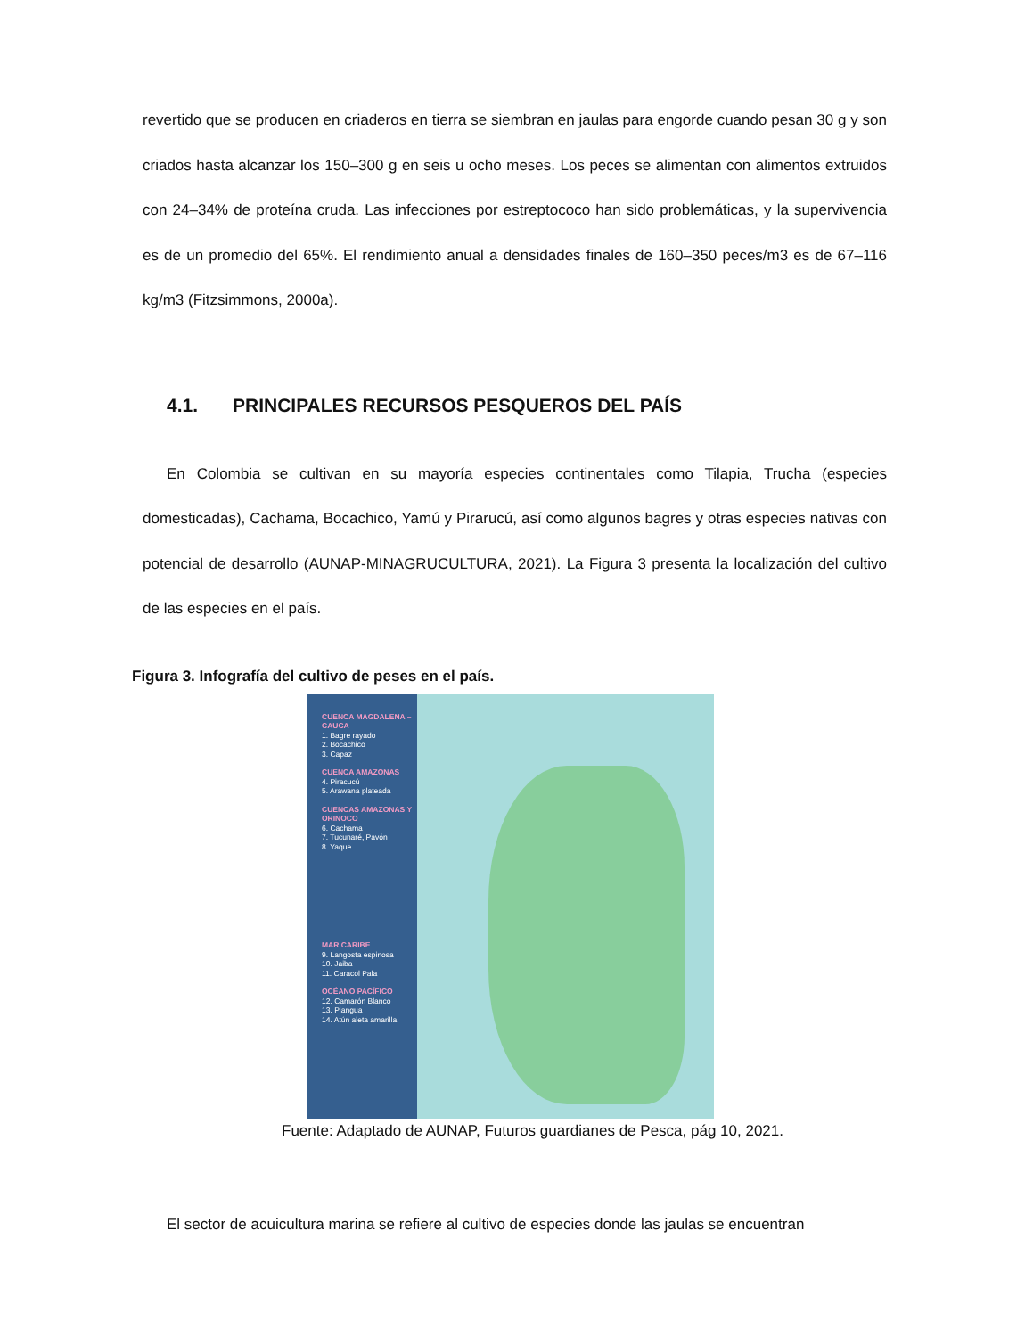revertido que se producen en criaderos en tierra se siembran en jaulas para engorde cuando pesan 30 g y son criados hasta alcanzar los 150–300 g en seis u ocho meses. Los peces se alimentan con alimentos extruidos con 24–34% de proteína cruda. Las infecciones por estreptococo han sido problemáticas, y la supervivencia es de un promedio del 65%. El rendimiento anual a densidades finales de 160–350 peces/m3 es de 67–116 kg/m3 (Fitzsimmons, 2000a).
4.1. PRINCIPALES RECURSOS PESQUEROS DEL PAÍS
En Colombia se cultivan en su mayoría especies continentales como Tilapia, Trucha (especies domesticadas), Cachama, Bocachico, Yamú y Pirarucú, así como algunos bagres y otras especies nativas con potencial de desarrollo (AUNAP-MINAGRUCULTURA, 2021). La Figura 3 presenta la localización del cultivo de las especies en el país.
Figura 3. Infografía del cultivo de peses en el país.
CUENCA MAGDALENA – CAUCA
1. Bagre rayado
2. Bocachico
3. Capaz
CUENCA AMAZONAS
4. Piracucú
5. Arawana plateada
CUENCAS AMAZONAS Y ORINOCO
6. Cachama
7. Tucunaré, Pavón
8. Yaque
MAR CARIBE
9. Langosta espinosa
10. Jaiba
11. Caracol Pala
OCÉANO PACÍFICO
12. Camarón Blanco
13. Piangua
14. Atún aleta amarilla
Fuente: Adaptado de AUNAP, Futuros guardianes de Pesca, pág 10, 2021.
El sector de acuicultura marina se refiere al cultivo de especies donde las jaulas se encuentran